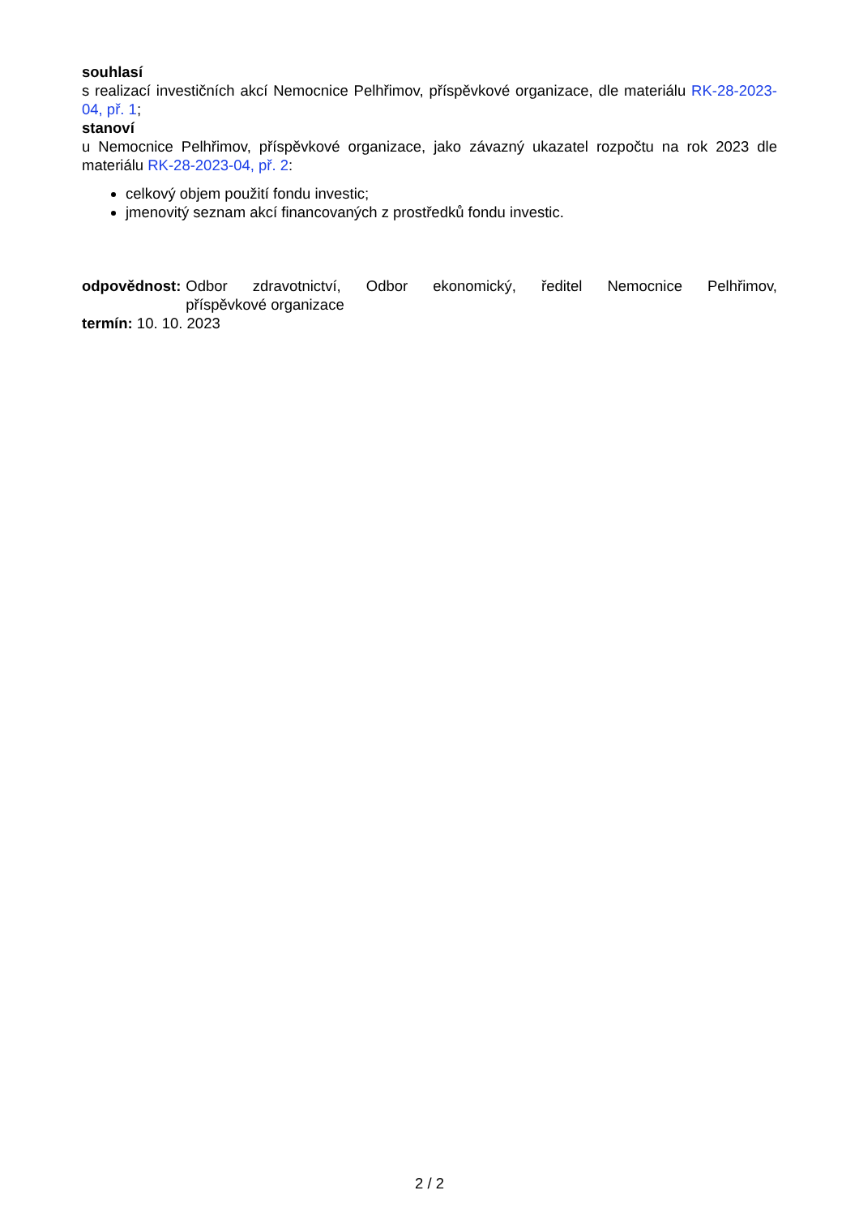souhlasí
s realizací investičních akcí Nemocnice Pelhřimov, příspěvkové organizace, dle materiálu RK-28-2023-04, př. 1;
stanoví
u Nemocnice Pelhřimov, příspěvkové organizace, jako závazný ukazatel rozpočtu na rok 2023 dle materiálu RK-28-2023-04, př. 2:
celkový objem použití fondu investic;
jmenovitý seznam akcí financovaných z prostředků fondu investic.
odpovědnost: Odbor zdravotnictví, Odbor ekonomický, ředitel Nemocnice Pelhřimov, příspěvkové organizace
termín: 10. 10. 2023
2 / 2